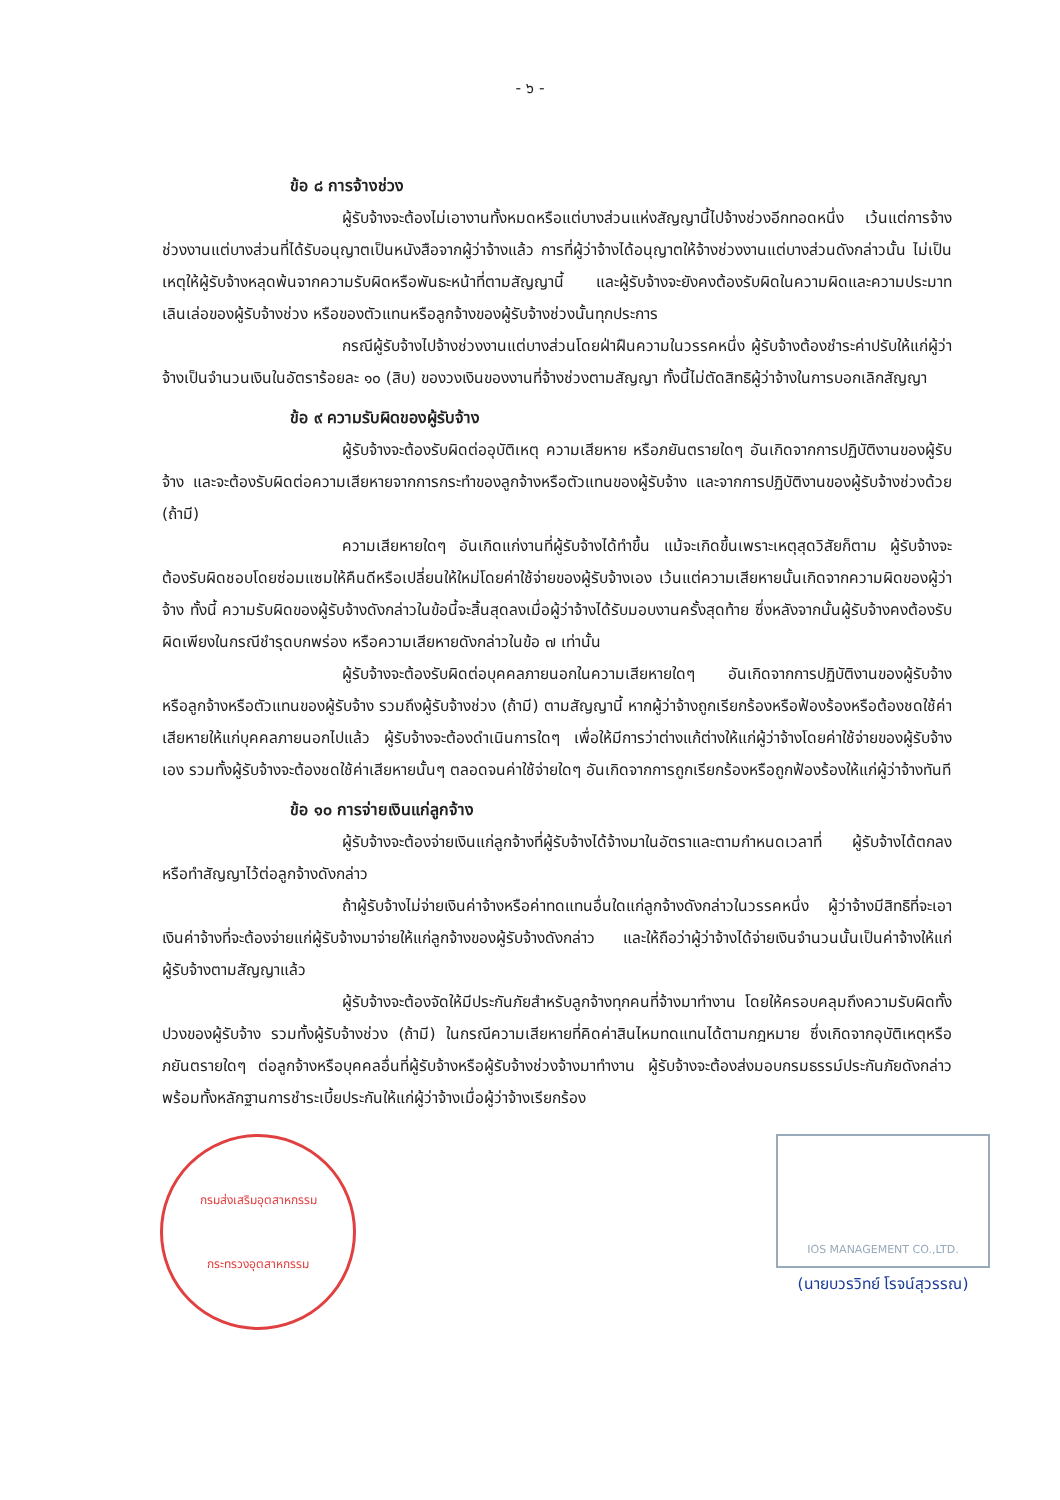- ๖ -
ข้อ ๘ การจ้างช่วง
ผู้รับจ้างจะต้องไม่เอางานทั้งหมดหรือแต่บางส่วนแห่งสัญญานี้ไปจ้างช่วงอีกทอดหนึ่ง เว้นแต่การจ้างช่วงงานแต่บางส่วนที่ได้รับอนุญาตเป็นหนังสือจากผู้ว่าจ้างแล้ว การที่ผู้ว่าจ้างได้อนุญาตให้จ้างช่วงงานแต่บางส่วนดังกล่าวนั้น ไม่เป็นเหตุให้ผู้รับจ้างหลุดพ้นจากความรับผิดหรือพันธะหน้าที่ตามสัญญานี้ และผู้รับจ้างจะยังคงต้องรับผิดในความผิดและความประมาทเลินเล่อของผู้รับจ้างช่วง หรือของตัวแทนหรือลูกจ้างของผู้รับจ้างช่วงนั้นทุกประการ
กรณีผู้รับจ้างไปจ้างช่วงงานแต่บางส่วนโดยฝ่าฝืนความในวรรคหนึ่ง ผู้รับจ้างต้องชำระค่าปรับให้แก่ผู้ว่าจ้างเป็นจำนวนเงินในอัตราร้อยละ ๑๐ (สิบ) ของวงเงินของงานที่จ้างช่วงตามสัญญา ทั้งนี้ไม่ตัดสิทธิผู้ว่าจ้างในการบอกเลิกสัญญา
ข้อ ๙ ความรับผิดของผู้รับจ้าง
ผู้รับจ้างจะต้องรับผิดต่ออุบัติเหตุ ความเสียหาย หรือภยันตรายใดๆ อันเกิดจากการปฏิบัติงานของผู้รับจ้าง และจะต้องรับผิดต่อความเสียหายจากการกระทำของลูกจ้างหรือตัวแทนของผู้รับจ้าง และจากการปฏิบัติงานของผู้รับจ้างช่วงด้วย (ถ้ามี)
ความเสียหายใดๆ อันเกิดแก่งานที่ผู้รับจ้างได้ทำขึ้น แม้จะเกิดขึ้นเพราะเหตุสุดวิสัยก็ตาม ผู้รับจ้างจะต้องรับผิดชอบโดยซ่อมแซมให้คืนดีหรือเปลี่ยนให้ใหม่โดยค่าใช้จ่ายของผู้รับจ้างเอง เว้นแต่ความเสียหายนั้นเกิดจากความผิดของผู้ว่าจ้าง ทั้งนี้ ความรับผิดของผู้รับจ้างดังกล่าวในข้อนี้จะสิ้นสุดลงเมื่อผู้ว่าจ้างได้รับมอบงานครั้งสุดท้าย ซึ่งหลังจากนั้นผู้รับจ้างคงต้องรับผิดเพียงในกรณีชำรุดบกพร่อง หรือความเสียหายดังกล่าวในข้อ ๗ เท่านั้น
ผู้รับจ้างจะต้องรับผิดต่อบุคคลภายนอกในความเสียหายใดๆ อันเกิดจากการปฏิบัติงานของผู้รับจ้าง หรือลูกจ้างหรือตัวแทนของผู้รับจ้าง รวมถึงผู้รับจ้างช่วง (ถ้ามี) ตามสัญญานี้ หากผู้ว่าจ้างถูกเรียกร้องหรือฟ้องร้องหรือต้องชดใช้ค่าเสียหายให้แก่บุคคลภายนอกไปแล้ว ผู้รับจ้างจะต้องดำเนินการใดๆ เพื่อให้มีการว่าต่างแก้ต่างให้แก่ผู้ว่าจ้างโดยค่าใช้จ่ายของผู้รับจ้างเอง รวมทั้งผู้รับจ้างจะต้องชดใช้ค่าเสียหายนั้นๆ ตลอดจนค่าใช้จ่ายใดๆ อันเกิดจากการถูกเรียกร้องหรือถูกฟ้องร้องให้แก่ผู้ว่าจ้างทันที
ข้อ ๑๐ การจ่ายเงินแก่ลูกจ้าง
ผู้รับจ้างจะต้องจ่ายเงินแก่ลูกจ้างที่ผู้รับจ้างได้จ้างมาในอัตราและตามกำหนดเวลาที่ ผู้รับจ้างได้ตกลงหรือทำสัญญาไว้ต่อลูกจ้างดังกล่าว
ถ้าผู้รับจ้างไม่จ่ายเงินค่าจ้างหรือค่าทดแทนอื่นใดแก่ลูกจ้างดังกล่าวในวรรคหนึ่ง ผู้ว่าจ้างมีสิทธิที่จะเอาเงินค่าจ้างที่จะต้องจ่ายแก่ผู้รับจ้างมาจ่ายให้แก่ลูกจ้างของผู้รับจ้างดังกล่าว และให้ถือว่าผู้ว่าจ้างได้จ่ายเงินจำนวนนั้นเป็นค่าจ้างให้แก่ผู้รับจ้างตามสัญญาแล้ว
ผู้รับจ้างจะต้องจัดให้มีประกันภัยสำหรับลูกจ้างทุกคนที่จ้างมาทำงาน โดยให้ครอบคลุมถึงความรับผิดทั้งปวงของผู้รับจ้าง รวมทั้งผู้รับจ้างช่วง (ถ้ามี) ในกรณีความเสียหายที่คิดค่าสินไหมทดแทนได้ตามกฎหมาย ซึ่งเกิดจากอุบัติเหตุหรือภยันตรายใดๆ ต่อลูกจ้างหรือบุคคลอื่นที่ผู้รับจ้างหรือผู้รับจ้างช่วงจ้างมาทำงาน ผู้รับจ้างจะต้องส่งมอบกรมธรรม์ประกันภัยดังกล่าวพร้อมทั้งหลักฐานการชำระเบี้ยประกันให้แก่ผู้ว่าจ้างเมื่อผู้ว่าจ้างเรียกร้อง
กรมส่งเสริมอุตสาหกรรม
กระทรวงอุตสาหกรรม
IOS MANAGEMENT CO.,LTD.
(นายบวรวิทย์ โรจน์สุวรรณ)